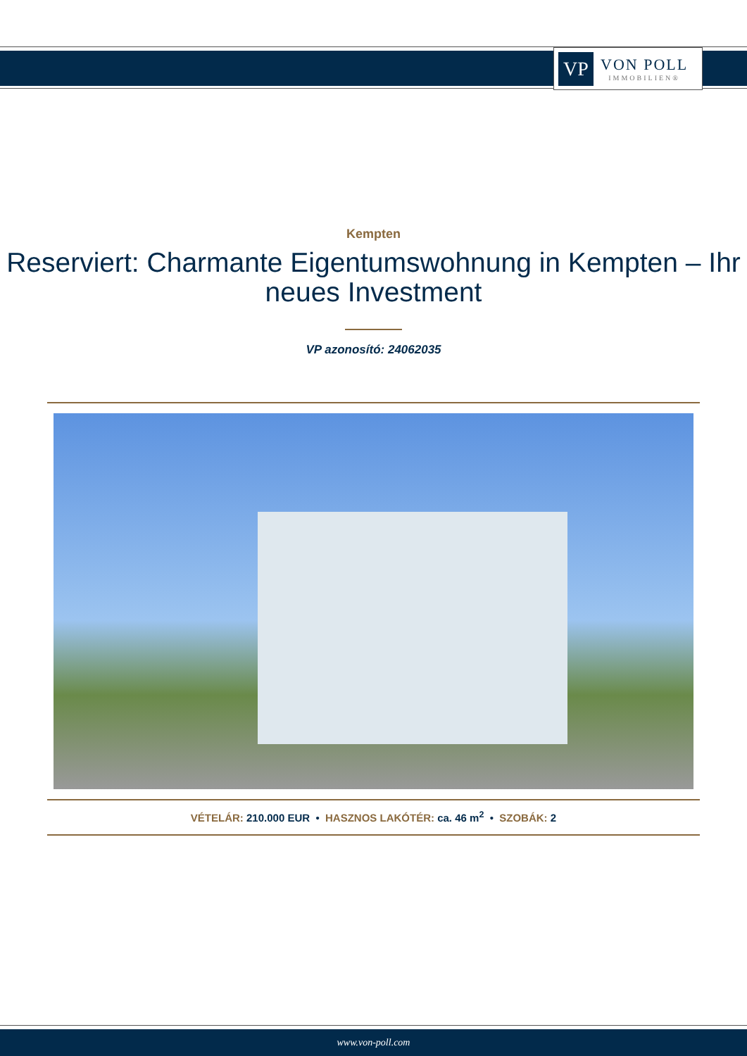VP
VON POLL
IMMOBILIEN®
Kempten
Reserviert: Charmante Eigentumswohnung in Kempten – Ihr neues Investment
VP azonosító: 24062035
VÉTELÁR: 210.000 EUR • HASZNOS LAKÓTÉR: ca. 46 m<sup>2</sup> • SZOBÁK: 2
www.von-poll.com